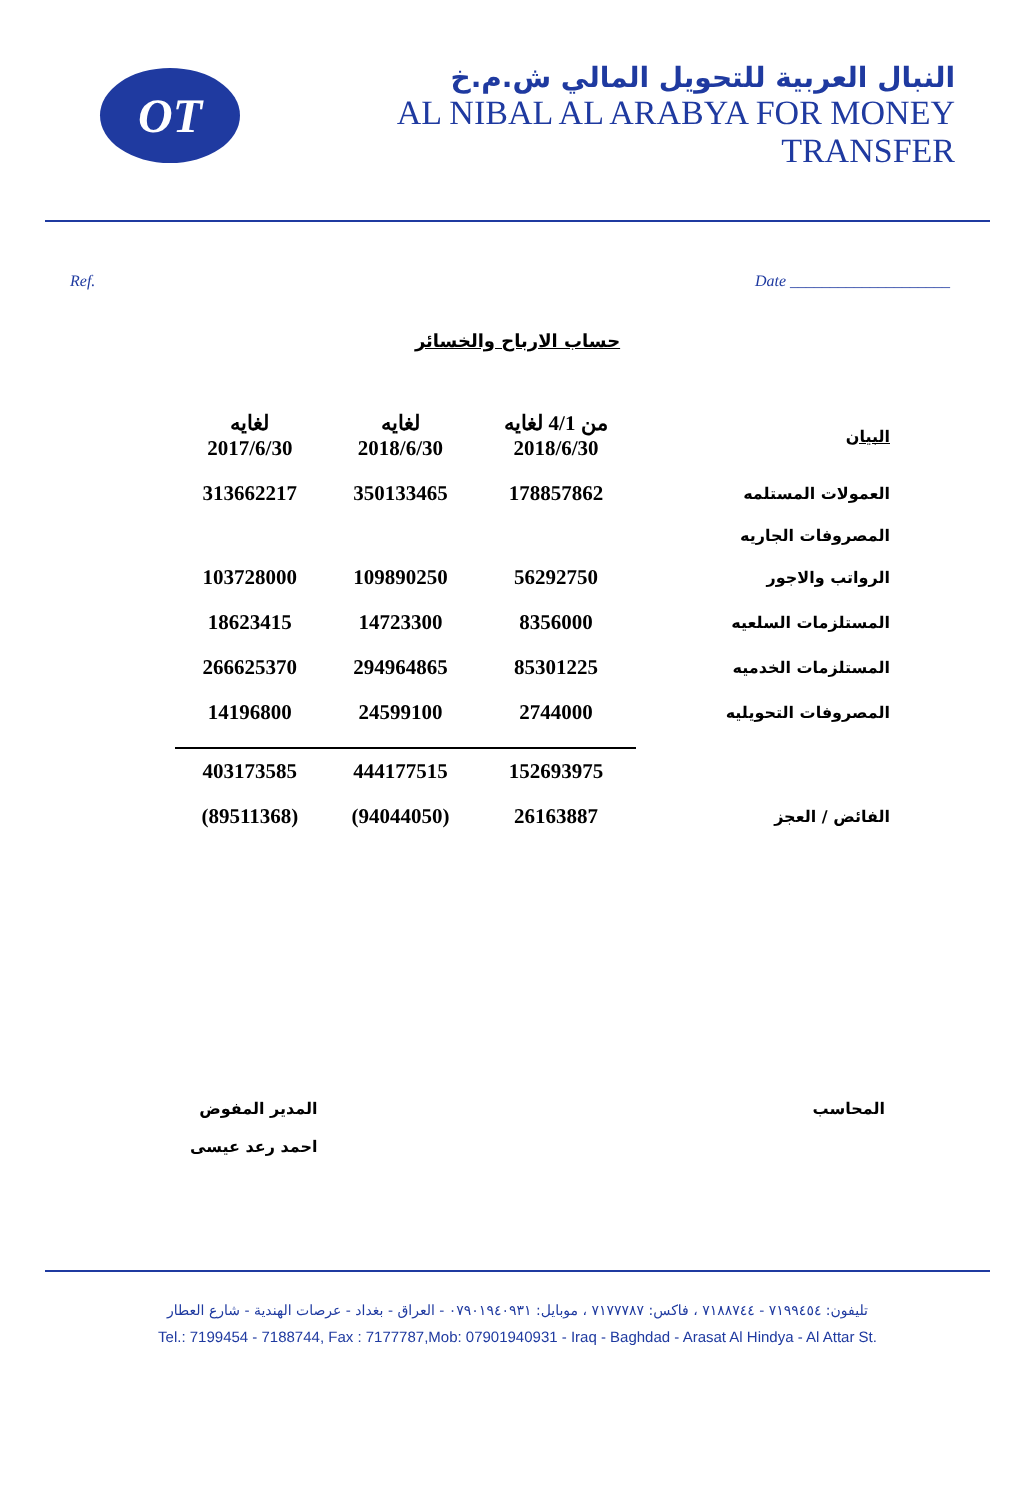OT
النبال العربية للتحويل المالي ش.م.خ
AL NIBAL AL ARABYA FOR MONEY TRANSFER
Ref. Date ____________________
حساب الارباح والخسائر
| لغايه 2017/6/30 | لغايه 2018/6/30 | من 4/1 لغايه 2018/6/30 | البيان |
| --- | --- | --- | --- |
| 313662217 | 350133465 | 178857862 | العمولات المستلمه |
| | | | المصروفات الجاريه |
| 103728000 | 109890250 | 56292750 | الرواتب والاجور |
| 18623415 | 14723300 | 8356000 | المستلزمات السلعيه |
| 266625370 | 294964865 | 85301225 | المستلزمات الخدميه |
| 14196800 | 24599100 | 2744000 | المصروفات التحويليه |
| 403173585 | 444177515 | 152693975 | |
| (89511368) | (94044050) | 26163887 | الفائض / العجز |
المحاسب المدير المفوض
احمد رعد عيسى
تليفون: ٧١٩٩٤٥٤ - ٧١٨٨٧٤٤ ، فاكس: ٧١٧٧٧٨٧ ، موبايل: ٠٧٩٠١٩٤٠٩٣١ - العراق - بغداد - عرصات الهندية - شارع العطار
Tel.: 7199454 - 7188744, Fax : 7177787,Mob: 07901940931 - Iraq - Baghdad - Arasat Al Hindya - Al Attar St.